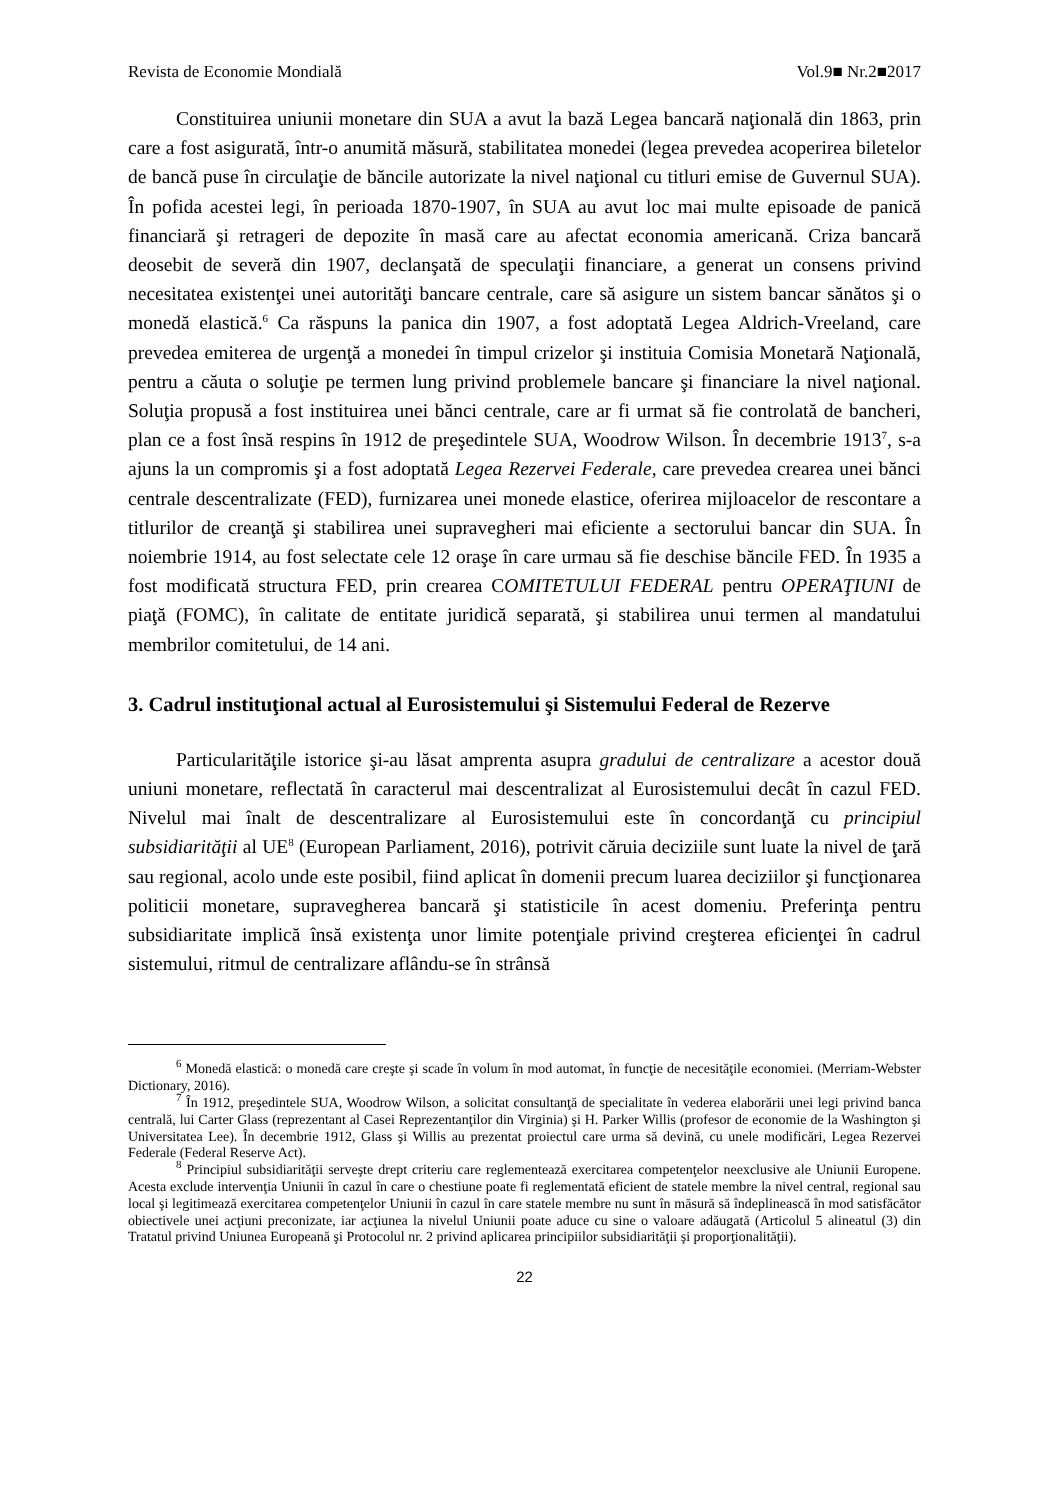Revista de Economie Mondială Vol.9■ Nr.2■2017
Constituirea uniunii monetare din SUA a avut la bază Legea bancară naţională din 1863, prin care a fost asigurată, într-o anumită măsură, stabilitatea monedei (legea prevedea acoperirea biletelor de bancă puse în circulaţie de băncile autorizate la nivel naţional cu titluri emise de Guvernul SUA). În pofida acestei legi, în perioada 1870-1907, în SUA au avut loc mai multe episoade de panică financiară şi retrageri de depozite în masă care au afectat economia americană. Criza bancară deosebit de severă din 1907, declanşată de speculaţii financiare, a generat un consens privind necesitatea existenţei unei autorităţi bancare centrale, care să asigure un sistem bancar sănătos şi o monedă elastică.<sup>6</sup> Ca răspuns la panica din 1907, a fost adoptată Legea Aldrich-Vreeland, care prevedea emiterea de urgenţă a monedei în timpul crizelor şi instituia Comisia Monetară Naţională, pentru a căuta o soluţie pe termen lung privind problemele bancare şi financiare la nivel naţional. Soluţia propusă a fost instituirea unei bănci centrale, care ar fi urmat să fie controlată de bancheri, plan ce a fost însă respins în 1912 de preşedintele SUA, Woodrow Wilson. În decembrie 1913<sup>7</sup>, s-a ajuns la un compromis şi a fost adoptată Legea Rezervei Federale, care prevedea crearea unei bănci centrale descentralizate (FED), furnizarea unei monede elastice, oferirea mijloacelor de rescontare a titlurilor de creanţă şi stabilirea unei supravegheri mai eficiente a sectorului bancar din SUA. În noiembrie 1914, au fost selectate cele 12 oraşe în care urmau să fie deschise băncile FED. În 1935 a fost modificată structura FED, prin crearea COMITETULUI FEDERAL pentru OPERAŢIUNI de piaţă (FOMC), în calitate de entitate juridică separată, şi stabilirea unui termen al mandatului membrilor comitetului, de 14 ani.
3. Cadrul instituţional actual al Eurosistemului şi Sistemului Federal de Rezerve
Particularităţile istorice şi-au lăsat amprenta asupra gradului de centralizare a acestor două uniuni monetare, reflectată în caracterul mai descentralizat al Eurosistemului decât în cazul FED. Nivelul mai înalt de descentralizare al Eurosistemului este în concordanţă cu principiul subsidiarităţii al UE<sup>8</sup> (European Parliament, 2016), potrivit căruia deciziile sunt luate la nivel de ţară sau regional, acolo unde este posibil, fiind aplicat în domenii precum luarea deciziilor şi funcţionarea politicii monetare, supravegherea bancară şi statisticile în acest domeniu. Preferinţa pentru subsidiaritate implică însă existenţa unor limite potenţiale privind creşterea eficienţei în cadrul sistemului, ritmul de centralizare aflându-se în strânsă
<sup>6</sup> Monedă elastică: o monedă care creşte şi scade în volum în mod automat, în funcţie de necesităţile economiei. (Merriam-Webster Dictionary, 2016).
<sup>7</sup> În 1912, preşedintele SUA, Woodrow Wilson, a solicitat consultanţă de specialitate în vederea elaborării unei legi privind banca centrală, lui Carter Glass (reprezentant al Casei Reprezentanţilor din Virginia) şi H. Parker Willis (profesor de economie de la Washington şi Universitatea Lee). În decembrie 1912, Glass şi Willis au prezentat proiectul care urma să devină, cu unele modificări, Legea Rezervei Federale (Federal Reserve Act).
<sup>8</sup> Principiul subsidiarităţii serveşte drept criteriu care reglementează exercitarea competenţelor neexclusive ale Uniunii Europene. Acesta exclude intervenţia Uniunii în cazul în care o chestiune poate fi reglementată eficient de statele membre la nivel central, regional sau local şi legitimează exercitarea competenţelor Uniunii în cazul în care statele membre nu sunt în măsură să îndeplinească în mod satisfăcător obiectivele unei acţiuni preconizate, iar acţiunea la nivelul Uniunii poate aduce cu sine o valoare adăugată (Articolul 5 alineatul (3) din Tratatul privind Uniunea Europeană şi Protocolul nr. 2 privind aplicarea principiilor subsidiarităţii şi proporţionalităţii).
22